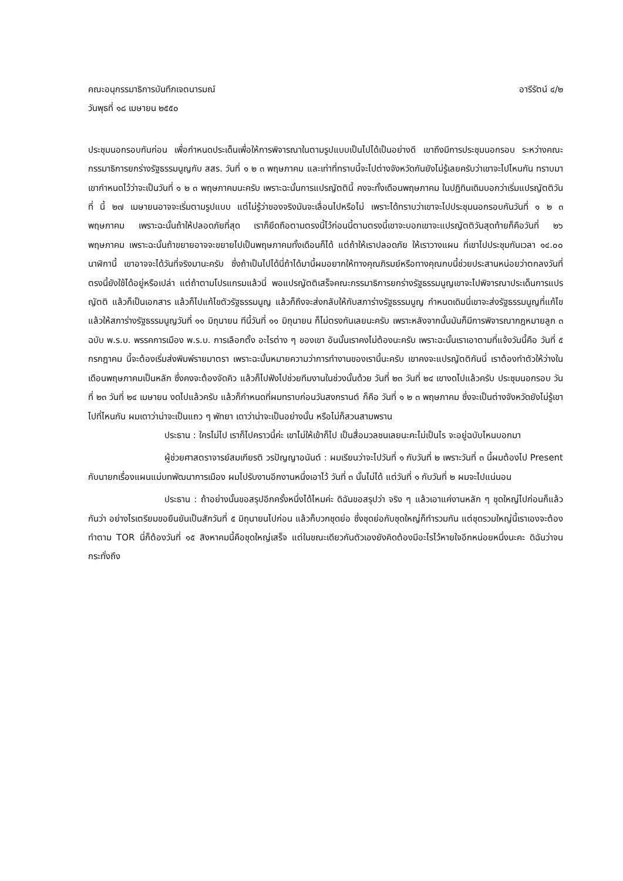คณะอนุกรรมาธิการบันทึกเจตนารมณ์ อารีรัตน์ ๔/๒
วันพุธที่ ๑๘ เมษายน ๒๕๕๐
ประชุมนอกรอบกันก่อน เพื่อกำหนดประเด็นเพื่อให้การพิจารณาในตามรูปแบบเป็นไปได้เป็นอย่างดี เขาถึงมีการประชุมนอกรอบ ระหว่างคณะกรรมาธิการยกร่างรัฐธรรมนูญกับ สสร. วันที่ ๑ ๒ ๓ พฤษภาคม และเท่าที่ทราบนี้จะไปต่างจังหวัดกันยังไม่รู้เลยครับว่าเขาจะไปไหนกัน ทราบมาเขากำหนดไว้ว่าจะเป็นวันที่ ๑ ๒ ๓ พฤษภาคมนะครับ เพราะฉะนั้นการแปรญัตตินี้ คงจะทั้งเดือนพฤษภาคม ในปฏิทินเดิมบอกว่าเริ่มแปรญัตติวันที่ นี้ ๒๗ เมษายนอาจจะเริ่มตามรูปแบบ แต่ไม่รู้ว่าของจริงมันจะเลื่อนไปหรือไม่ เพราะได้ทราบว่าเขาจะไปประชุมนอกรอบกันวันที่ ๑ ๒ ๓ พฤษภาคม เพราะฉะนั้นถ้าให้ปลอดภัยที่สุด เราก็ยึดถือตามตรงนี้ไว้ก่อนนี้ตามตรงนี้เขาจะบอกเขาจะแปรญัตติวันสุดท้ายก็คือวันที่ ๒๖ พฤษภาคม เพราะฉะนั้นถ้าขยายอาจจะขยายไปเป็นพฤษภาคมทั้งเดือนก็ได้ แต่ถ้าให้เราปลอดภัย ให้เราวางแผน ที่เขาไปประชุมกันเวลา ๑๔.๐๐ นาฬิกานี้ เขาอาจจะได้วันที่จริงมานะครับ ซึ่งถ้าเป็นไปได้นี่ถ้าได้มานี้ผมอยากให้ทางคุณภิรมย์หรือทางคุณกบนี้ช่วยประสานหน่อยว่าตกลงวันที่ตรงนี้ยังใช้ได้อยู่หรือเปล่า แต่ถ้าตามโปรแกรมแล้วนี่ พอแปรญัตติเสร็จคณะกรรมาธิการยกร่างรัฐธรรมนูญเขาจะไปพิจารณาประเด็นการแปรญัตติ แล้วก็เป็นเอกสาร แล้วก็ไปแก้ไขตัวรัฐธรรมนูญ แล้วก็ถึงจะส่งกลับให้กับสภาร่างรัฐธรรมนูญ กำหนดเดิมนี่เขาจะส่งรัฐธรรมนูญที่แก้ไขแล้วให้สภาร่างรัฐธรรมนูญวันที่ ๑๑ มิถุนายน ทีนี้วันที่ ๑๑ มิถุนายน ก็ไม่ตรงกันเลยนะครับ เพราะหลังจากนั้นมันก็มีการพิจารณากฎหมายลูก ๓ ฉบับ พ.ร.บ. พรรคการเมือง พ.ร.บ. การเลือกตั้ง อะไรต่าง ๆ ของเขา อันนั้นเราคงไม่ต้องนะครับ เพราะฉะนั้นเราเอาตามที่แจ้งวันนี้คือ วันที่ ๕ กรกฎาคม นี้จะต้องเริ่มส่งพิมพ์รายมาตรา เพราะฉะนั้นหมายความว่าการทำงานของเรานี้นะครับ เขาคงจะแปรญัตติกันนี่ เราต้องทำตัวให้ว่างในเดือนพฤษภาคมเป็นหลัก ซึ่งคงจะต้องจัดคิว แล้วก็ไปฟังไปช่วยทีมงานในช่วงนั้นด้วย วันที่ ๒๓ วันที่ ๒๔ เขางดไปแล้วครับ ประชุมนอกรอบ วันที่ ๒๓ วันที่ ๒๔ เมษายน งดไปแล้วครับ แล้วก็กำหนดที่ผมทราบก่อนวันสงกรานต์ ก็คือ วันที่ ๑ ๒ ๓ พฤษภาคม ซึ่งจะเป็นต่างจังหวัดยังไม่รู้เขาไปที่ไหนกัน ผมเดาว่าน่าจะเป็นแถว ๆ พัทยา เดาว่าน่าจะเป็นอย่างนั้น หรือไม่ก็สวนสามพราน
ประธาน : ใครไม่ไป เราก็ไปคราวนี้ค่ะ เขาไม่ให้เข้าก็ไป เป็นสื่อมวลชนเลยนะคะไม่เป็นไร จะอยู่ฉบับไหนบอกมา
ผู้ช่วยศาสตราจารย์สมเกียรติ วรปัญญาอนันต์ : ผมเรียนว่าจะไปวันที่ ๑ กับวันที่ ๒ เพราะวันที่ ๓ นี้ผมต้องไป Present กับนายกเรื่องแผนแม่บทพัฒนาการเมือง ผมไปรับงานอีกงานหนึ่งเอาไว้ วันที่ ๓ นั้นไม่ได้ แต่วันที่ ๑ กับวันที่ ๒ ผมจะไปแน่นอน
ประธาน : ถ้าอย่างนั้นขอสรุปอีกครั้งหนึ่งได้ไหมค่ะ ดิฉันขอสรุปว่า จริง ๆ แล้วเอาแค่งานหลัก ๆ ชุดใหญ่ไปก่อนก็แล้วกันว่า อย่างไรเตรียมขอยืนยันเป็นสักวันที่ ๕ มิถุนายนไปก่อน แล้วก็บวกชุดย่อ ซึ่งชุดย่อกับชุดใหญ่ก็ทำรวมกัน แต่ชุดรวมใหญ่นี้เราเองจะต้องทำตาม TOR นี่ก็ต้องวันที่ ๑๕ สิงหาคมนี้คือชุดใหญ่เสร็จ แต่ในขณะเดียวกันตัวเองยังคิดต้องมีอะไรไว้หายใจอีกหน่อยหนึ่งนะคะ ดิฉันว่าจนกระทั่งถึง